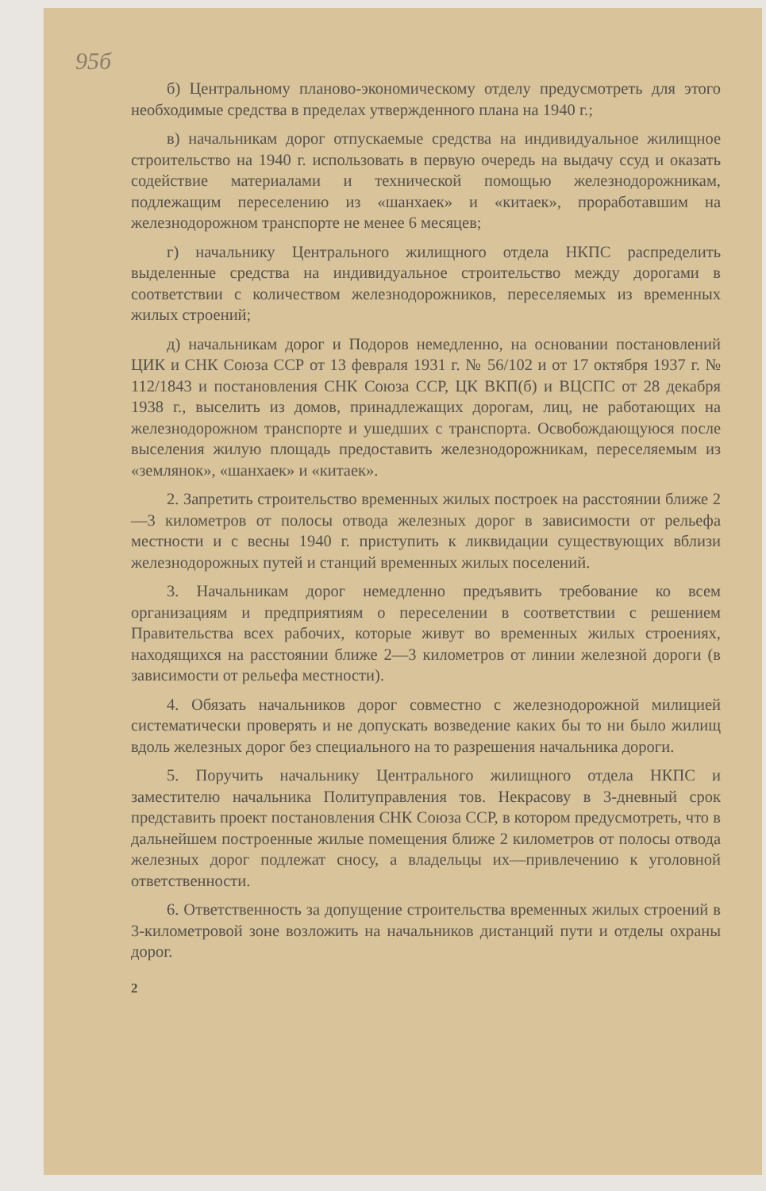95б
б) Центральному планово-экономическому отделу предусмотреть для этого необходимые средства в пределах утвержденного плана на 1940 г.;
в) начальникам дорог отпускаемые средства на индивидуальное жилищное строительство на 1940 г. использовать в первую очередь на выдачу ссуд и оказать содействие материалами и технической помощью железнодорожникам, подлежащим переселению из «шанхаек» и «китаек», проработавшим на железнодорожном транспорте не менее 6 месяцев;
г) начальнику Центрального жилищного отдела НКПС распределить выделенные средства на индивидуальное строительство между дорогами в соответствии с количеством железнодорожников, переселяемых из временных жилых строений;
д) начальникам дорог и Подоров немедленно, на основании постановлений ЦИК и СНК Союза ССР от 13 февраля 1931 г. № 56/102 и от 17 октября 1937 г. № 112/1843 и постановления СНК Союза ССР, ЦК ВКП(б) и ВЦСПС от 28 декабря 1938 г., выселить из домов, принадлежащих дорогам, лиц, не работающих на железнодорожном транспорте и ушедших с транспорта. Освобождающуюся после выселения жилую площадь предоставить железнодорожникам, переселяемым из «землянок», «шанхаек» и «китаек».
2. Запретить строительство временных жилых построек на расстоянии ближе 2—3 километров от полосы отвода железных дорог в зависимости от рельефа местности и с весны 1940 г. приступить к ликвидации существующих вблизи железнодорожных путей и станций временных жилых поселений.
3. Начальникам дорог немедленно предъявить требование ко всем организациям и предприятиям о переселении в соответствии с решением Правительства всех рабочих, которые живут во временных жилых строениях, находящихся на расстоянии ближе 2—3 километров от линии железной дороги (в зависимости от рельефа местности).
4. Обязать начальников дорог совместно с железнодорожной милицией систематически проверять и не допускать возведение каких бы то ни было жилищ вдоль железных дорог без специального на то разрешения начальника дороги.
5. Поручить начальнику Центрального жилищного отдела НКПС и заместителю начальника Политуправления тов. Некрасову в 3-дневный срок представить проект постановления СНК Союза ССР, в котором предусмотреть, что в дальнейшем построенные жилые помещения ближе 2 километров от полосы отвода железных дорог подлежат сносу, а владельцы их—привлечению к уголовной ответственности.
6. Ответственность за допущение строительства временных жилых строений в 3-километровой зоне возложить на начальников дистанций пути и отделы охраны дорог.
2